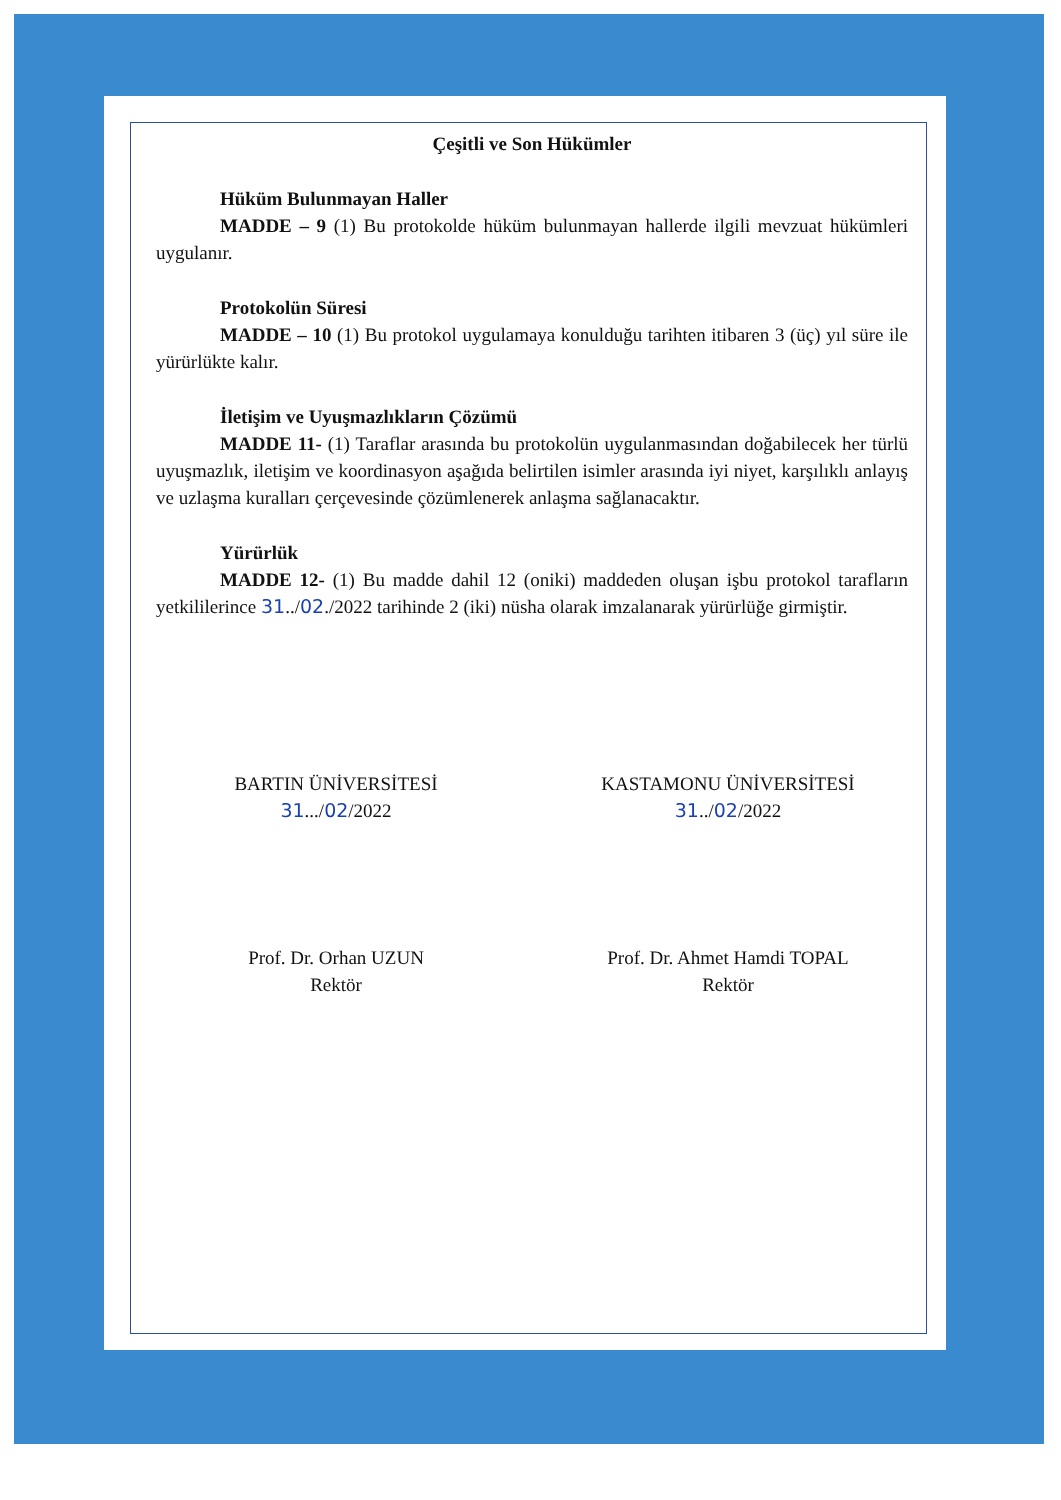Çeşitli ve Son Hükümler
Hüküm Bulunmayan Haller
MADDE – 9 (1) Bu protokolde hüküm bulunmayan hallerde ilgili mevzuat hükümleri uygulanır.
Protokolün Süresi
MADDE – 10 (1) Bu protokol uygulamaya konulduğu tarihten itibaren 3 (üç) yıl süre ile yürürlükte kalır.
İletişim ve Uyuşmazlıkların Çözümü
MADDE 11- (1) Taraflar arasında bu protokolün uygulanmasından doğabilecek her türlü uyuşmazlık, iletişim ve koordinasyon aşağıda belirtilen isimler arasında iyi niyet, karşılıklı anlayış ve uzlaşma kuralları çerçevesinde çözümlenerek anlaşma sağlanacaktır.
Yürürlük
MADDE 12- (1) Bu madde dahil 12 (oniki) maddeden oluşan işbu protokol tarafların yetkililerince 31../02./2022 tarihinde 2 (iki) nüsha olarak imzalanarak yürürlüğe girmiştir.
BARTIN ÜNİVERSİTESİ
31.../02/2022
Prof. Dr. Orhan UZUN
Rektör
KASTAMONU ÜNİVERSİTESİ
31../02/2022
Prof. Dr. Ahmet Hamdi TOPAL
Rektör